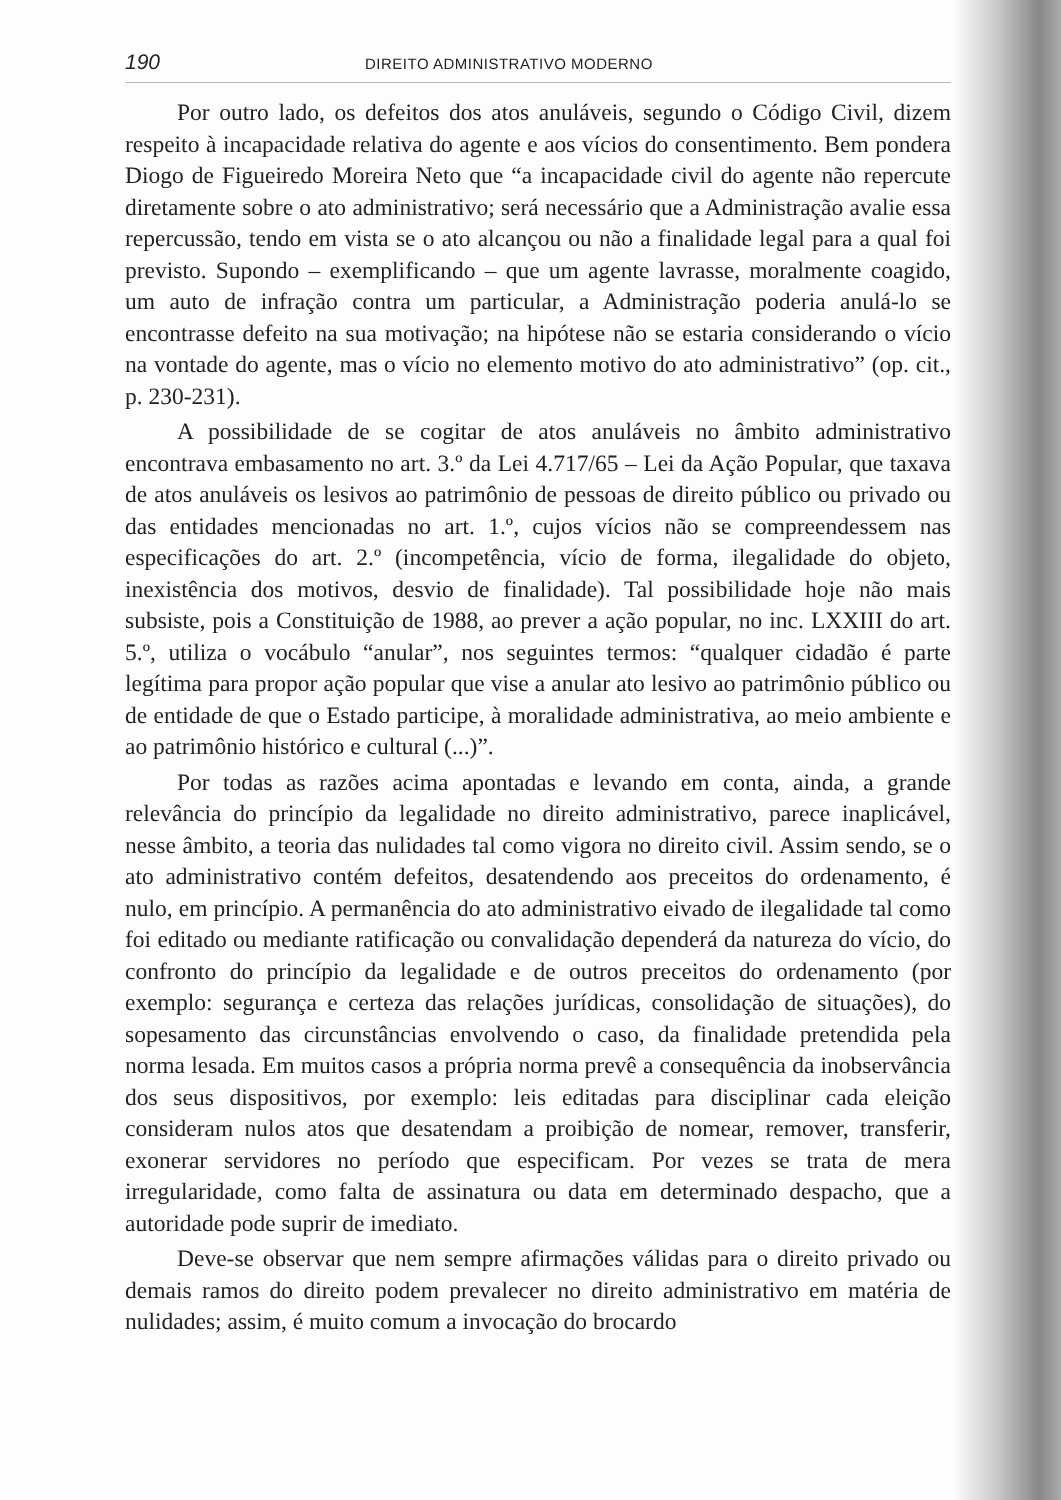190 DIREITO ADMINISTRATIVO MODERNO
Por outro lado, os defeitos dos atos anuláveis, segundo o Código Civil, dizem respeito à incapacidade relativa do agente e aos vícios do consentimento. Bem pondera Diogo de Figueiredo Moreira Neto que “a incapacidade civil do agente não repercute diretamente sobre o ato administrativo; será necessário que a Administração avalie essa repercussão, tendo em vista se o ato alcançou ou não a finalidade legal para a qual foi previsto. Supondo – exemplificando – que um agente lavrasse, moralmente coagido, um auto de infração contra um particular, a Administração poderia anulá-lo se encontrasse defeito na sua motivação; na hipótese não se estaria considerando o vício na vontade do agente, mas o vício no elemento motivo do ato administrativo” (op. cit., p. 230-231).
A possibilidade de se cogitar de atos anuláveis no âmbito administrativo encontrava embasamento no art. 3.º da Lei 4.717/65 – Lei da Ação Popular, que taxava de atos anuláveis os lesivos ao patrimônio de pessoas de direito público ou privado ou das entidades mencionadas no art. 1.º, cujos vícios não se compreendessem nas especificações do art. 2.º (incompetência, vício de forma, ilegalidade do objeto, inexistência dos motivos, desvio de finalidade). Tal possibilidade hoje não mais subsiste, pois a Constituição de 1988, ao prever a ação popular, no inc. LXXIII do art. 5.º, utiliza o vocábulo “anular”, nos seguintes termos: “qualquer cidadão é parte legítima para propor ação popular que vise a anular ato lesivo ao patrimônio público ou de entidade de que o Estado participe, à moralidade administrativa, ao meio ambiente e ao patrimônio histórico e cultural (...)”.
Por todas as razões acima apontadas e levando em conta, ainda, a grande relevância do princípio da legalidade no direito administrativo, parece inaplicável, nesse âmbito, a teoria das nulidades tal como vigora no direito civil. Assim sendo, se o ato administrativo contém defeitos, desatendendo aos preceitos do ordenamento, é nulo, em princípio. A permanência do ato administrativo eivado de ilegalidade tal como foi editado ou mediante ratificação ou convalidação dependerá da natureza do vício, do confronto do princípio da legalidade e de outros preceitos do ordenamento (por exemplo: segurança e certeza das relações jurídicas, consolidação de situações), do sopesamento das circunstâncias envolvendo o caso, da finalidade pretendida pela norma lesada. Em muitos casos a própria norma prevê a consequência da inobservância dos seus dispositivos, por exemplo: leis editadas para disciplinar cada eleição consideram nulos atos que desatendam a proibição de nomear, remover, transferir, exonerar servidores no período que especificam. Por vezes se trata de mera irregularidade, como falta de assinatura ou data em determinado despacho, que a autoridade pode suprir de imediato.
Deve-se observar que nem sempre afirmações válidas para o direito privado ou demais ramos do direito podem prevalecer no direito administrativo em matéria de nulidades; assim, é muito comum a invocação do brocardo